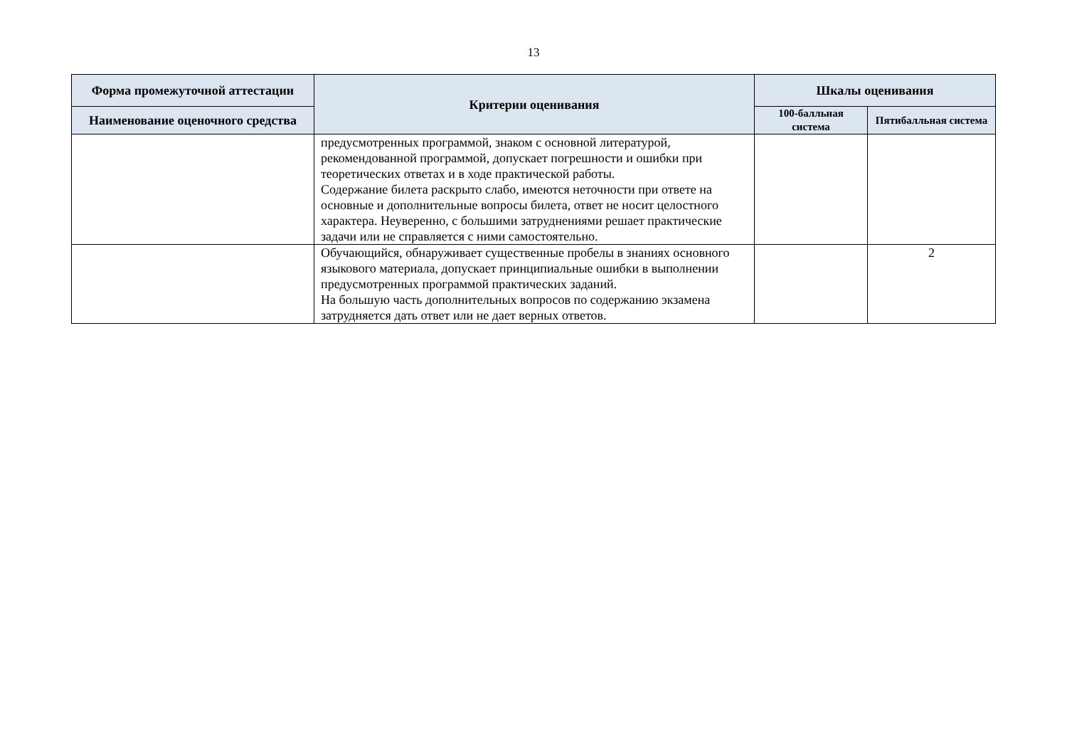13
| Форма промежуточной аттестации | Критерии оценивания | Шкалы оценивания | |
| --- | --- | --- | --- |
| Наименование оценочного средства | | 100-балльная система | Пятибалльная система |
| | предусмотренных программой, знаком с основной литературой, рекомендованной программой, допускает погрешности и ошибки при теоретических ответах и в ходе практической работы. Содержание билета раскрыто слабо, имеются неточности при ответе на основные и дополнительные вопросы билета, ответ не носит целостного характера. Неуверенно, с большими затруднениями решает практические задачи или не справляется с ними самостоятельно. | | |
| | Обучающийся, обнаруживает существенные пробелы в знаниях основного языкового материала, допускает принципиальные ошибки в выполнении предусмотренных программой практических заданий. На большую часть дополнительных вопросов по содержанию экзамена затрудняется дать ответ или не дает верных ответов. | | 2 |